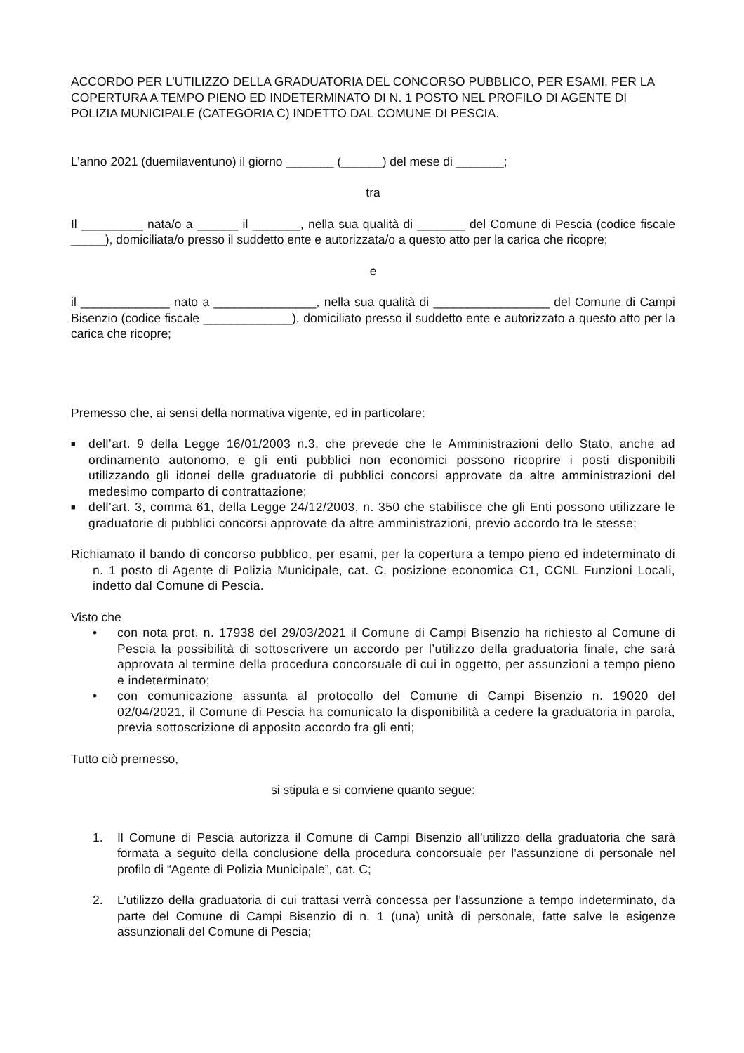ACCORDO PER L’UTILIZZO DELLA GRADUATORIA DEL CONCORSO PUBBLICO, PER ESAMI, PER LA COPERTURA A TEMPO PIENO ED INDETERMINATO DI N. 1 POSTO NEL PROFILO DI AGENTE DI POLIZIA MUNICIPALE (CATEGORIA C) INDETTO DAL COMUNE DI PESCIA.
L’anno 2021 (duemilaventuno) il giorno _______ (______) del mese di _______;
tra
Il _________ nata/o a ______ il _______, nella sua qualità di _______ del Comune di Pescia (codice fiscale _____), domiciliata/o presso il suddetto ente e autorizzata/o a questo atto per la carica che ricopre;
e
il _____________ nato a _______________, nella sua qualità di _________________ del Comune di Campi Bisenzio (codice fiscale _____________), domiciliato presso il suddetto ente e autorizzato a questo atto per la carica che ricopre;
Premesso che, ai sensi della normativa vigente, ed in particolare:
■ dell’art. 9 della Legge 16/01/2003 n.3, che prevede che le Amministrazioni dello Stato, anche ad ordinamento autonomo, e gli enti pubblici non economici possono ricoprire i posti disponibili utilizzando gli idonei delle graduatorie di pubblici concorsi approvate da altre amministrazioni del medesimo comparto di contrattazione;
■ dell’art. 3, comma 61, della Legge 24/12/2003, n. 350 che stabilisce che gli Enti possono utilizzare le graduatorie di pubblici concorsi approvate da altre amministrazioni, previo accordo tra le stesse;
Richiamato il bando di concorso pubblico, per esami, per la copertura a tempo pieno ed indeterminato di n. 1 posto di Agente di Polizia Municipale, cat. C, posizione economica C1, CCNL Funzioni Locali, indetto dal Comune di Pescia.
Visto che
• con nota prot. n. 17938 del 29/03/2021 il Comune di Campi Bisenzio ha richiesto al Comune di Pescia la possibilità di sottoscrivere un accordo per l’utilizzo della graduatoria finale, che sarà approvata al termine della procedura concorsuale di cui in oggetto, per assunzioni a tempo pieno e indeterminato;
• con comunicazione assunta al protocollo del Comune di Campi Bisenzio n. 19020 del 02/04/2021, il Comune di Pescia ha comunicato la disponibilità a cedere la graduatoria in parola, previa sottoscrizione di apposito accordo fra gli enti;
Tutto ciò premesso,
si stipula e si conviene quanto segue:
1. Il Comune di Pescia autorizza il Comune di Campi Bisenzio all’utilizzo della graduatoria che sarà formata a seguito della conclusione della procedura concorsuale per l’assunzione di personale nel profilo di “Agente di Polizia Municipale”, cat. C;
2. L’utilizzo della graduatoria di cui trattasi verrà concessa per l’assunzione a tempo indeterminato, da parte del Comune di Campi Bisenzio di n. 1 (una) unità di personale, fatte salve le esigenze assunzionali del Comune di Pescia;